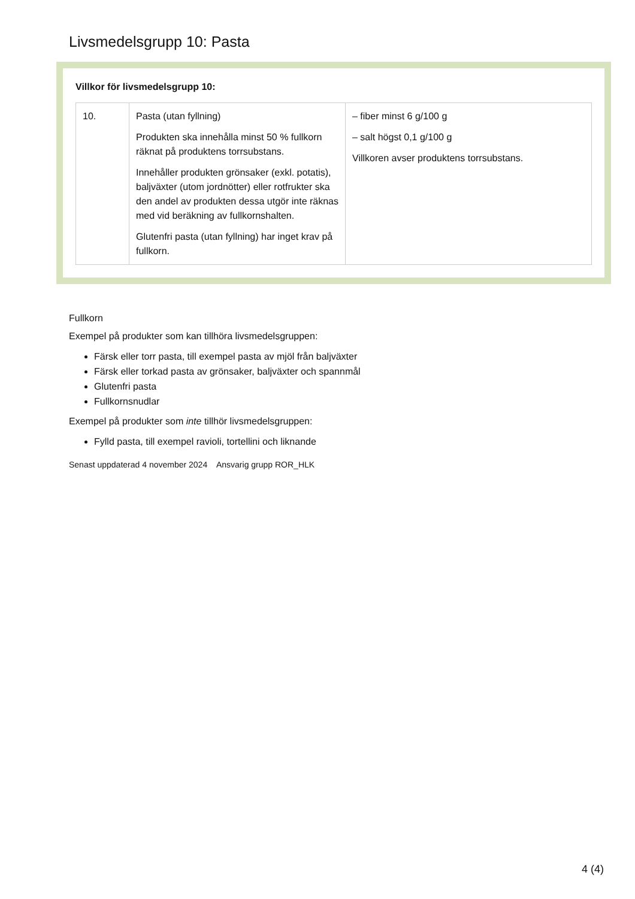Livsmedelsgrupp 10: Pasta
Villkor för livsmedelsgrupp 10:
| 10. | Pasta (utan fyllning) Produkten ska innehålla minst 50 % fullkorn räknat på produktens torrsubstans. Innehåller produkten grönsaker (exkl. potatis), baljväxter (utom jordnötter) eller rotfrukter ska den andel av produkten dessa utgör inte räknas med vid beräkning av fullkornshalten. Glutenfri pasta (utan fyllning) har inget krav på fullkorn. | – fiber minst 6 g/100 g – salt högst 0,1 g/100 g Villkoren avser produktens torrsubstans. |
Fullkorn
Exempel på produkter som kan tillhöra livsmedelsgruppen:
Färsk eller torr pasta, till exempel pasta av mjöl från baljväxter
Färsk eller torkad pasta av grönsaker, baljväxter och spannmål
Glutenfri pasta
Fullkornsnudlar
Exempel på produkter som inte tillhör livsmedelsgruppen:
Fylld pasta, till exempel ravioli, tortellini och liknande
Senast uppdaterad 4 november 2024 Ansvarig grupp ROR_HLK
4 (4)